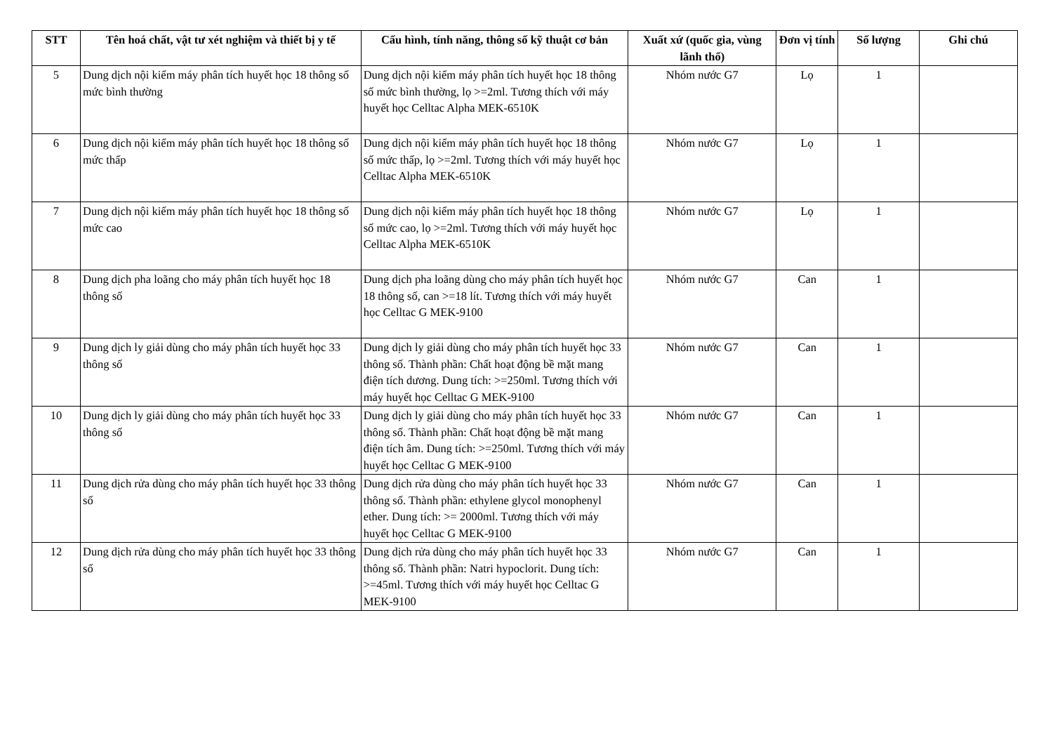| STT | Tên hoá chất, vật tư xét nghiệm và thiết bị y tế | Cấu hình, tính năng, thông số kỹ thuật cơ bản | Xuất xứ (quốc gia, vùng lãnh thổ) | Đơn vị tính | Số lượng | Ghi chú |
| --- | --- | --- | --- | --- | --- | --- |
| 5 | Dung dịch nội kiểm máy phân tích huyết học 18 thông số mức bình thường | Dung dịch nội kiểm máy phân tích huyết học 18 thông số mức bình thường, lọ >=2ml. Tương thích với máy huyết học Celltac Alpha MEK-6510K | Nhóm nước G7 | Lọ | 1 | |
| 6 | Dung dịch nội kiểm máy phân tích huyết học 18 thông số mức thấp | Dung dịch nội kiểm máy phân tích huyết học 18 thông số mức thấp, lọ >=2ml. Tương thích với máy huyết học Celltac Alpha MEK-6510K | Nhóm nước G7 | Lọ | 1 | |
| 7 | Dung dịch nội kiểm máy phân tích huyết học 18 thông số mức cao | Dung dịch nội kiểm máy phân tích huyết học 18 thông số mức cao, lọ >=2ml. Tương thích với máy huyết học Celltac Alpha MEK-6510K | Nhóm nước G7 | Lọ | 1 | |
| 8 | Dung dịch pha loãng cho máy phân tích huyết học 18 thông số | Dung dịch pha loãng dùng cho máy phân tích huyết học 18 thông số, can >=18 lít. Tương thích với máy huyết học Celltac G MEK-9100 | Nhóm nước G7 | Can | 1 | |
| 9 | Dung dịch ly giải dùng cho máy phân tích huyết học 33 thông số | Dung dịch ly giải dùng cho máy phân tích huyết học 33 thông số. Thành phần: Chất hoạt động bề mặt mang điện tích dương. Dung tích: >=250ml. Tương thích với máy huyết học Celltac G MEK-9100 | Nhóm nước G7 | Can | 1 | |
| 10 | Dung dịch ly giải dùng cho máy phân tích huyết học 33 thông số | Dung dịch ly giải dùng cho máy phân tích huyết học 33 thông số. Thành phần: Chất hoạt động bề mặt mang điện tích âm. Dung tích: >=250ml. Tương thích với máy huyết học Celltac G MEK-9100 | Nhóm nước G7 | Can | 1 | |
| 11 | Dung dịch rửa dùng cho máy phân tích huyết học 33 thông số | Dung dịch rửa dùng cho máy phân tích huyết học 33 thông số. Thành phần: ethylene glycol monophenyl ether. Dung tích: >= 2000ml. Tương thích với máy huyết học Celltac G MEK-9100 | Nhóm nước G7 | Can | 1 | |
| 12 | Dung dịch rửa dùng cho máy phân tích huyết học 33 thông số | Dung dịch rửa dùng cho máy phân tích huyết học 33 thông số. Thành phần: Natri hypoclorit. Dung tích: >=45ml. Tương thích với máy huyết học Celltac G MEK-9100 | Nhóm nước G7 | Can | 1 | |